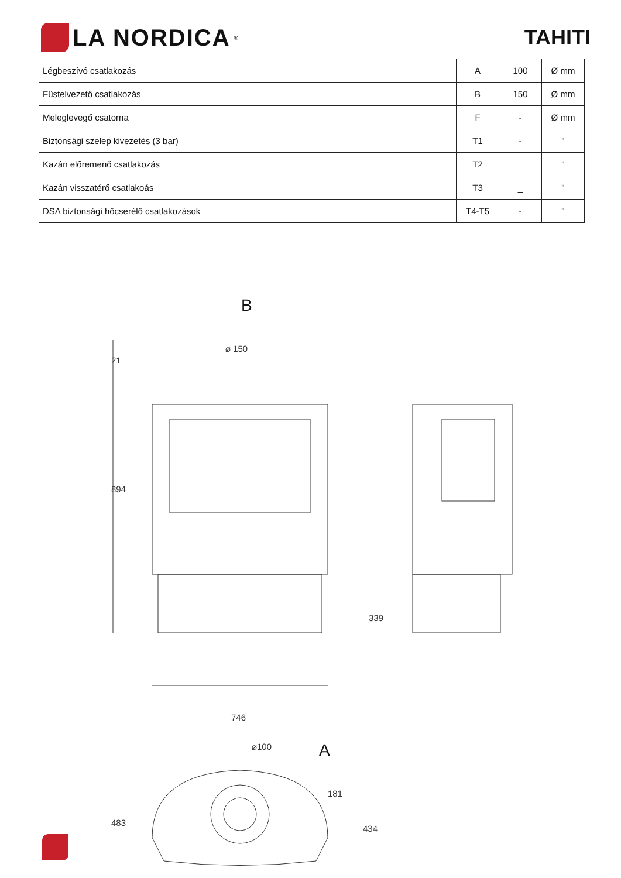LA NORDICA<sup>®</sup>
TAHITI
| Légbeszívó csatlakozás | A | 100 | Ø mm |
| Füstelvezető csatlakozás | B | 150 | Ø mm |
| Meleglevegő csatorna | F | - | Ø mm |
| Biztonsági szelep kivezetés (3 bar) | T1 | - | " |
| Kazán előremenő csatlakozás | T2 | _ | " |
| Kazán visszatérő csatlakoás | T3 | _ | " |
| DSA biztonsági hőcserélő csatlakozások | T4-T5 | - | " |
B
⌀ 150
894
21
746
339
⌀100
A
483
181
434